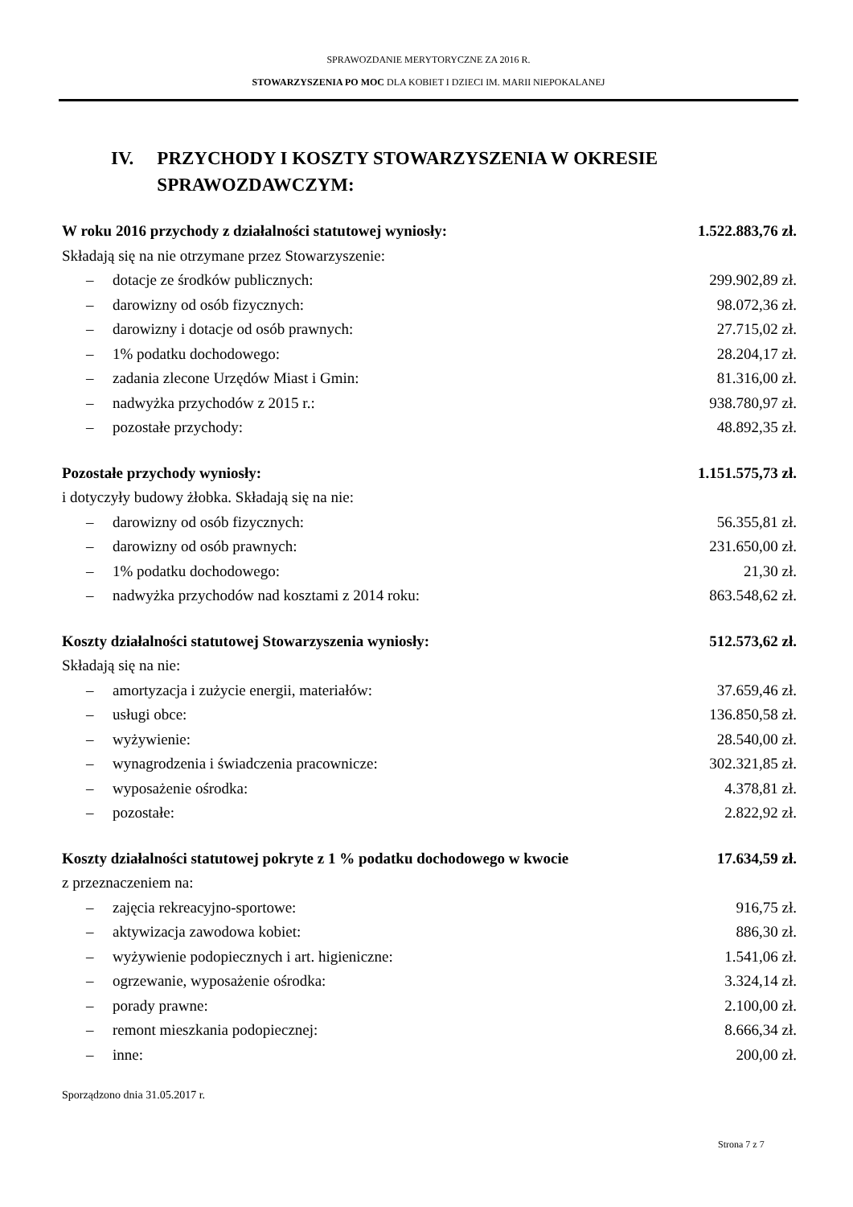SPRAWOZDANIE MERYTORYCZNE ZA 2016 R.
STOWARZYSZENIA PO MOC DLA KOBIET I DZIECI IM. MARII NIEPOKALANEJ
IV. PRZYCHODY I KOSZTY STOWARZYSZENIA W OKRESIE SPRAWOZDAWCZYM:
| W roku 2016 przychody z działalności statutowej wyniosły: | 1.522.883,76 zł. |
| Składają się na nie otrzymane przez Stowarzyszenie: | |
| – dotacje ze środków publicznych: | 299.902,89 zł. |
| – darowizny od osób fizycznych: | 98.072,36 zł. |
| – darowizny i dotacje od osób prawnych: | 27.715,02 zł. |
| – 1% podatku dochodowego: | 28.204,17 zł. |
| – zadania zlecone Urzędów Miast i Gmin: | 81.316,00 zł. |
| – nadwyżka przychodów z 2015 r.: | 938.780,97 zł. |
| – pozostałe przychody: | 48.892,35 zł. |
| Pozostałe przychody wyniosły: | 1.151.575,73 zł. |
| i dotyczyły budowy żłobka. Składają się na nie: | |
| – darowizny od osób fizycznych: | 56.355,81 zł. |
| – darowizny od osób prawnych: | 231.650,00 zł. |
| – 1% podatku dochodowego: | 21,30 zł. |
| – nadwyżka przychodów nad kosztami z 2014 roku: | 863.548,62 zł. |
| Koszty działalności statutowej Stowarzyszenia wyniosły: | 512.573,62 zł. |
| Składają się na nie: | |
| – amortyzacja i zużycie energii, materiałów: | 37.659,46 zł. |
| – usługi obce: | 136.850,58 zł. |
| – wyżywienie: | 28.540,00 zł. |
| – wynagrodzenia i świadczenia pracownicze: | 302.321,85 zł. |
| – wyposażenie ośrodka: | 4.378,81 zł. |
| – pozostałe: | 2.822,92 zł. |
| Koszty działalności statutowej pokryte z 1 % podatku dochodowego w kwocie | 17.634,59 zł. |
| z przeznaczeniem na: | |
| – zajęcia rekreacyjno-sportowe: | 916,75 zł. |
| – aktywizacja zawodowa kobiet: | 886,30 zł. |
| – wyżywienie podopiecznych i art. higieniczne: | 1.541,06 zł. |
| – ogrzewanie, wyposażenie ośrodka: | 3.324,14 zł. |
| – porady prawne: | 2.100,00 zł. |
| – remont mieszkania podopiecznej: | 8.666,34 zł. |
| – inne: | 200,00 zł. |
Sporządzono dnia 31.05.2017 r.
Strona 7 z 7